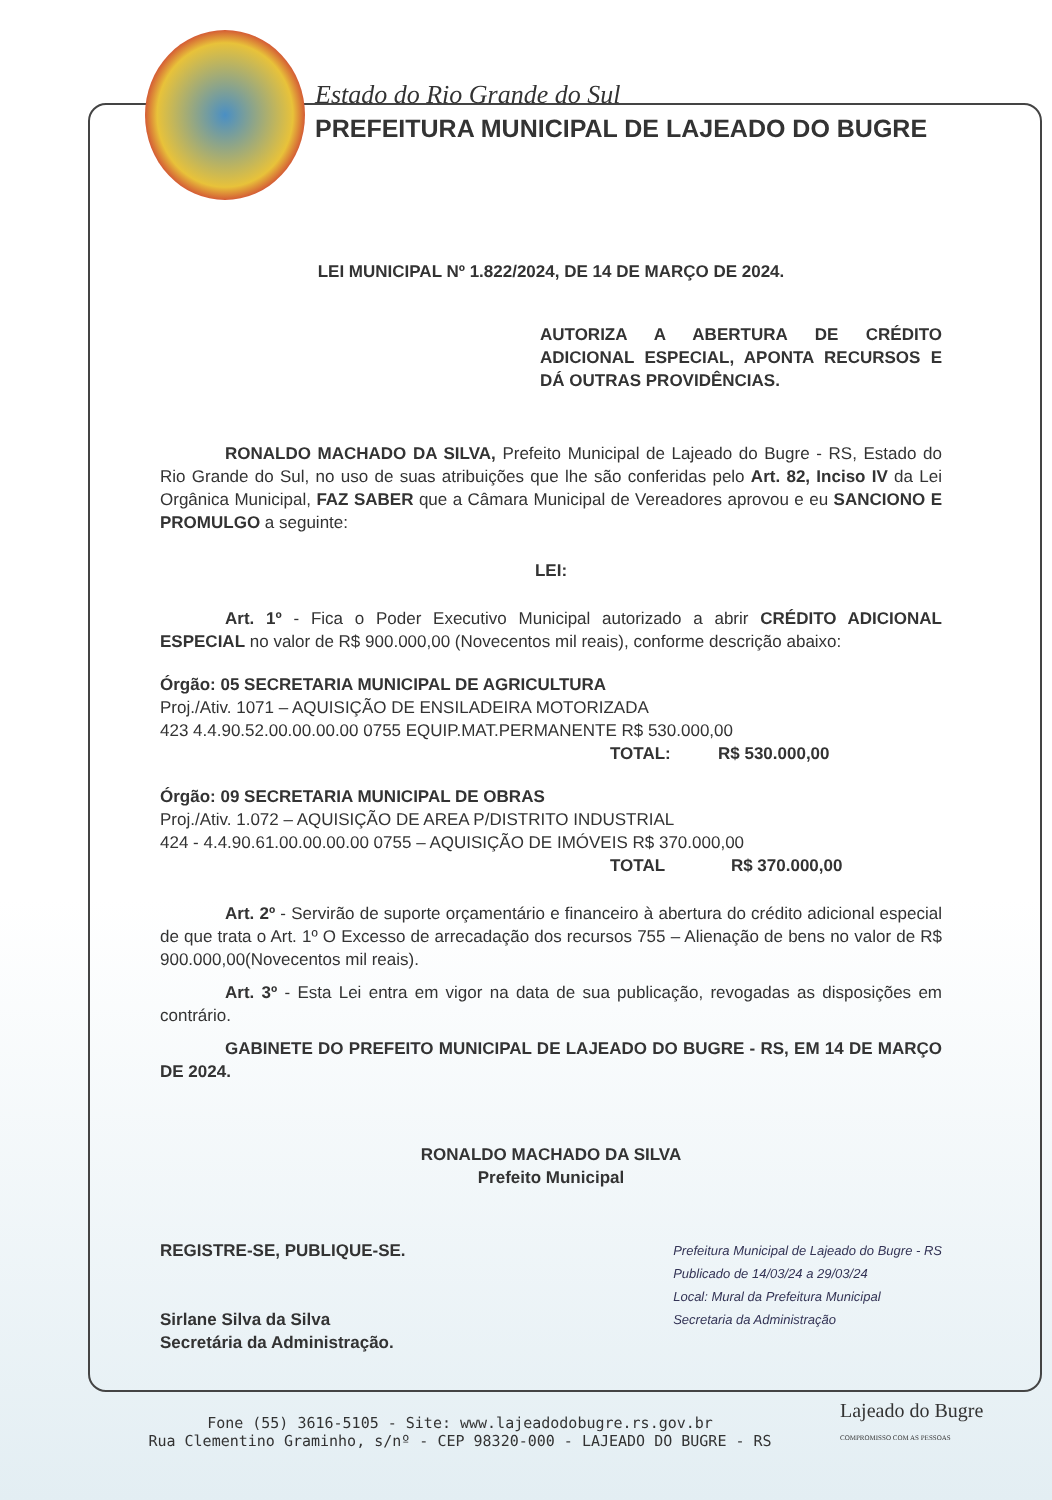Estado do Rio Grande do Sul
PREFEITURA MUNICIPAL DE LAJEADO DO BUGRE
LEI MUNICIPAL Nº 1.822/2024, DE 14 DE MARÇO DE 2024.
AUTORIZA A ABERTURA DE CRÉDITO ADICIONAL ESPECIAL, APONTA RECURSOS E DÁ OUTRAS PROVIDÊNCIAS.
RONALDO MACHADO DA SILVA, Prefeito Municipal de Lajeado do Bugre - RS, Estado do Rio Grande do Sul, no uso de suas atribuições que lhe são conferidas pelo Art. 82, Inciso IV da Lei Orgânica Municipal, FAZ SABER que a Câmara Municipal de Vereadores aprovou e eu SANCIONO E PROMULGO a seguinte:
LEI:
Art. 1º - Fica o Poder Executivo Municipal autorizado a abrir CRÉDITO ADICIONAL ESPECIAL no valor de R$ 900.000,00 (Novecentos mil reais), conforme descrição abaixo:
Órgão: 05 SECRETARIA MUNICIPAL DE AGRICULTURA
Proj./Ativ. 1071 – AQUISIÇÃO DE ENSILADEIRA MOTORIZADA
423 4.4.90.52.00.00.00.00 0755 EQUIP.MAT.PERMANENTE R$ 530.000,00
TOTAL: R$ 530.000,00
Órgão: 09 SECRETARIA MUNICIPAL DE OBRAS
Proj./Ativ. 1.072 – AQUISIÇÃO DE AREA P/DISTRITO INDUSTRIAL
424 - 4.4.90.61.00.00.00.00 0755 – AQUISIÇÃO DE IMÓVEIS R$ 370.000,00
TOTAL R$ 370.000,00
Art. 2º - Servirão de suporte orçamentário e financeiro à abertura do crédito adicional especial de que trata o Art. 1º O Excesso de arrecadação dos recursos 755 – Alienação de bens no valor de R$ 900.000,00(Novecentos mil reais).
Art. 3º - Esta Lei entra em vigor na data de sua publicação, revogadas as disposições em contrário.
GABINETE DO PREFEITO MUNICIPAL DE LAJEADO DO BUGRE - RS, EM 14 DE MARÇO DE 2024.
RONALDO MACHADO DA SILVA
Prefeito Municipal
REGISTRE-SE, PUBLIQUE-SE.
Sirlane Silva da Silva
Secretária da Administração.
Prefeitura Municipal de Lajeado do Bugre - RS
Publicado de 14/03/24 a 29/03/24
Local: Mural da Prefeitura Municipal
Secretaria da Administração
Fone (55) 3616-5105 - Site: www.lajeadodobugre.rs.gov.br
Rua Clementino Graminho, s/nº - CEP 98320-000 - LAJEADO DO BUGRE - RS
Lajeado do Bugre
COMPROMISSO COM AS PESSOAS